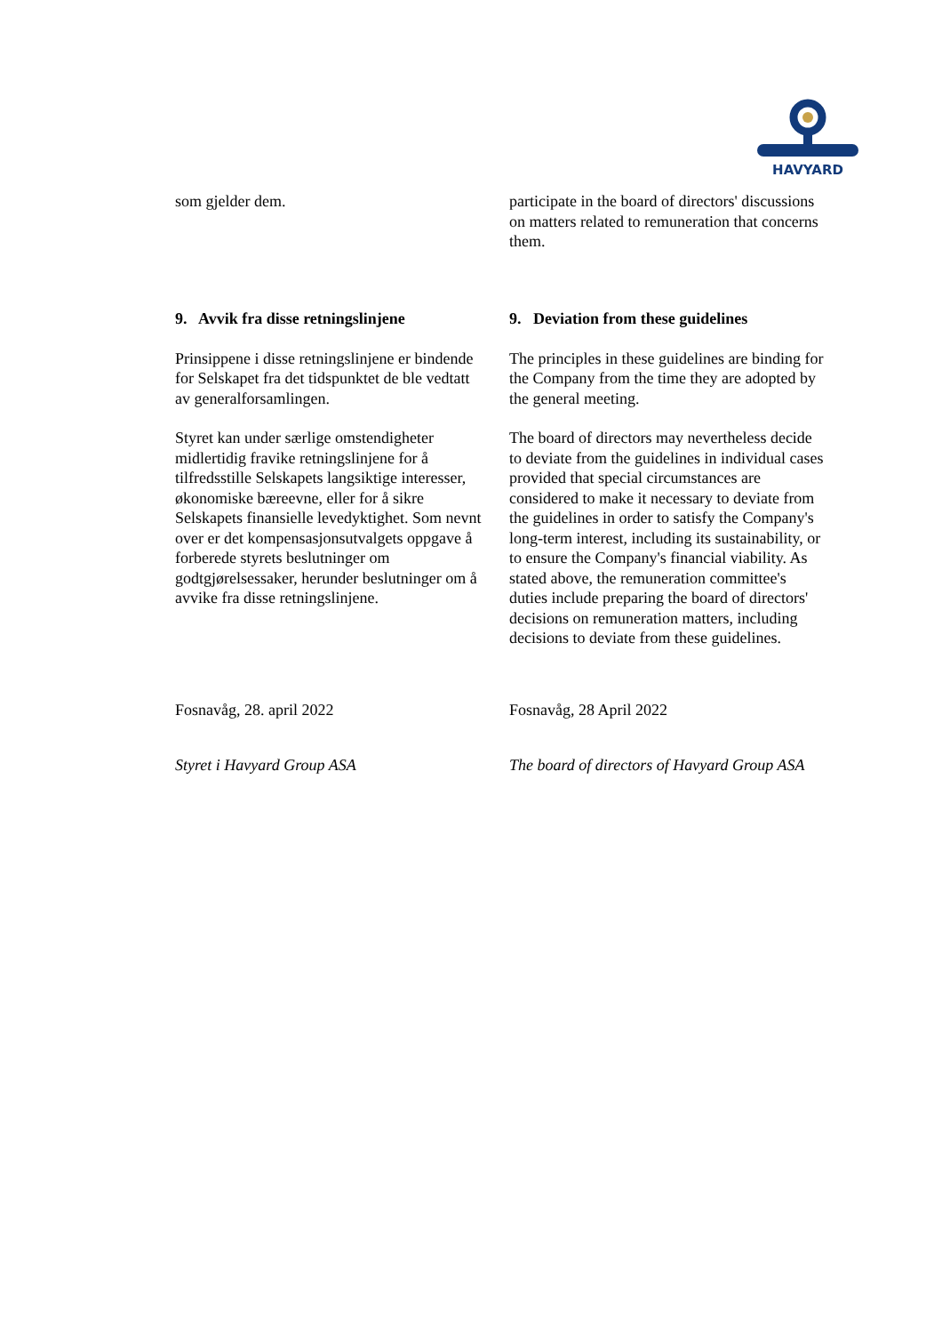HAVYARD
som gjelder dem. participate in the board of directors' discussions on matters related to remuneration that concerns them.
9. Avvik fra disse retningslinjene
Prinsippene i disse retningslinjene er bindende for Selskapet fra det tidspunktet de ble vedtatt av generalforsamlingen.
Styret kan under særlige omstendigheter midlertidig fravike retningslinjene for å tilfredsstille Selskapets langsiktige interesser, økonomiske bæreevne, eller for å sikre Selskapets finansielle levedyktighet. Som nevnt over er det kompensasjonsutvalgets oppgave å forberede styrets beslutninger om godtgjørelsessaker, herunder beslutninger om å avvike fra disse retningslinjene.
9. Deviation from these guidelines
The principles in these guidelines are binding for the Company from the time they are adopted by the general meeting.
The board of directors may nevertheless decide to deviate from the guidelines in individual cases provided that special circumstances are considered to make it necessary to deviate from the guidelines in order to satisfy the Company's long-term interest, including its sustainability, or to ensure the Company's financial viability. As stated above, the remuneration committee's duties include preparing the board of directors' decisions on remuneration matters, including decisions to deviate from these guidelines.
Fosnavåg, 28. april 2022
Styret i Havyard Group ASA
Fosnavåg, 28 April 2022
The board of directors of Havyard Group ASA